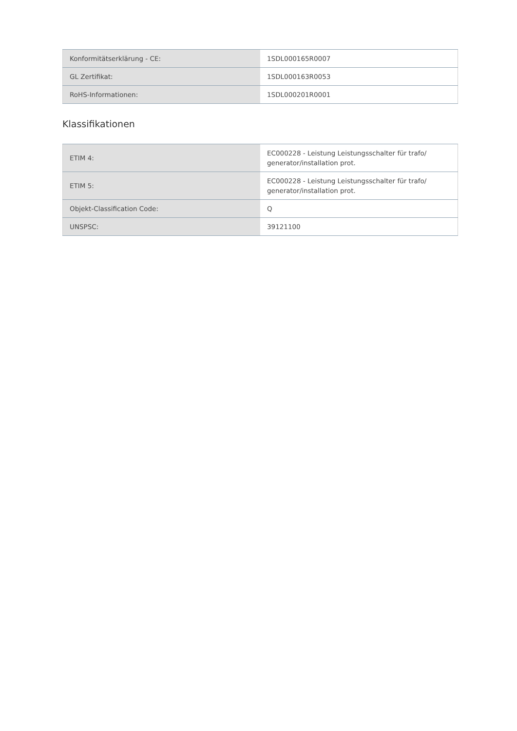| Konformitätserklärung - CE: | 1SDL000165R0007 |
| GL Zertifikat: | 1SDL000163R0053 |
| RoHS-Informationen: | 1SDL000201R0001 |
Klassifikationen
| ETIM 4: | EC000228 - Leistung Leistungsschalter für trafo/ generator/installation prot. |
| ETIM 5: | EC000228 - Leistung Leistungsschalter für trafo/ generator/installation prot. |
| Objekt-Classification Code: | Q |
| UNSPSC: | 39121100 |